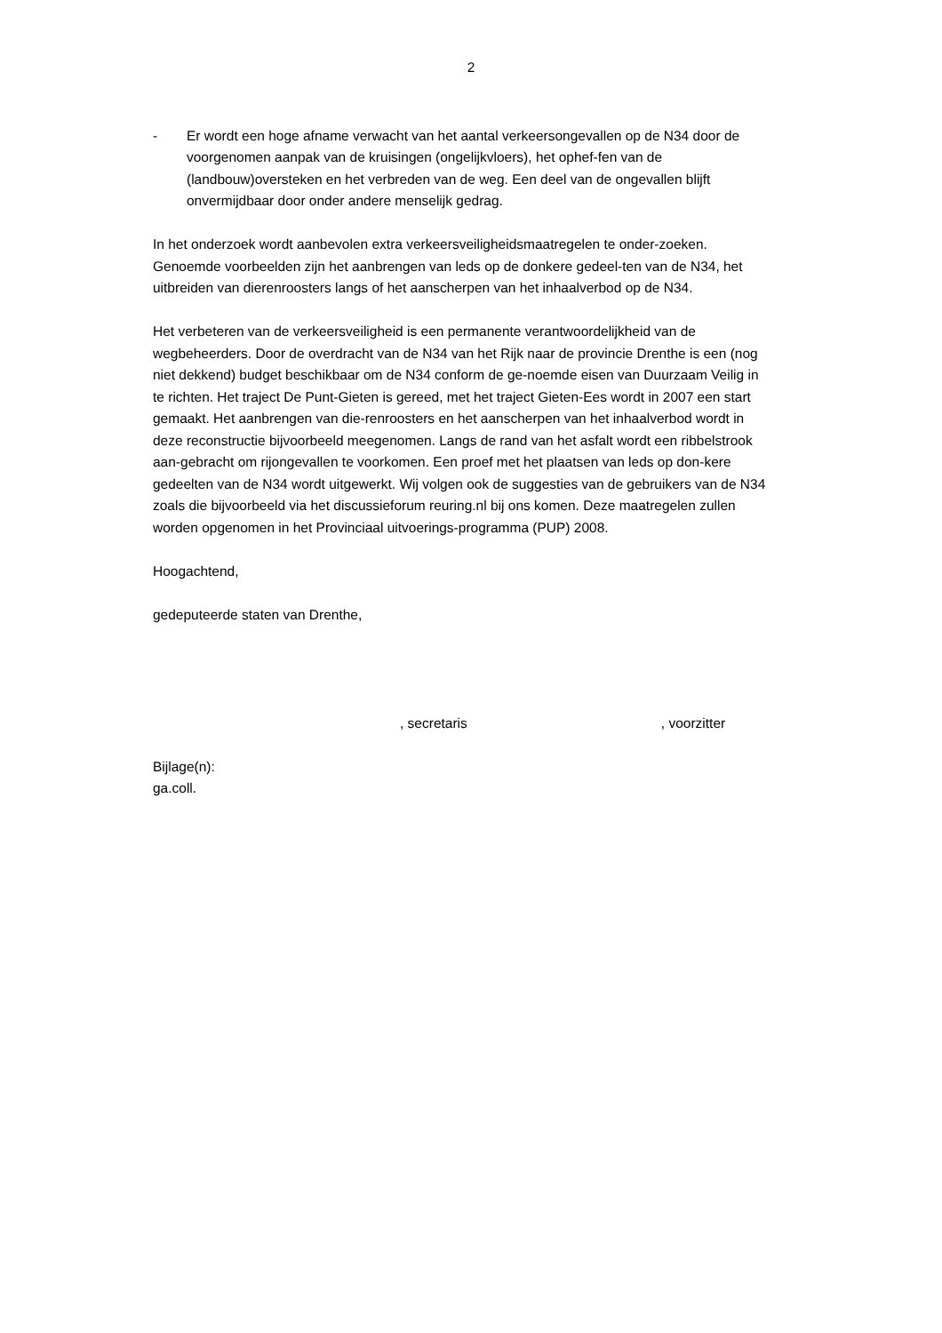2
- Er wordt een hoge afname verwacht van het aantal verkeersongevallen op de N34 door de voorgenomen aanpak van de kruisingen (ongelijkvloers), het ophef-fen van de (landbouw)oversteken en het verbreden van de weg. Een deel van de ongevallen blijft onvermijdbaar door onder andere menselijk gedrag.
In het onderzoek wordt aanbevolen extra verkeersveiligheidsmaatregelen te onder-zoeken. Genoemde voorbeelden zijn het aanbrengen van leds op de donkere gedeel-ten van de N34, het uitbreiden van dierenroosters langs of het aanscherpen van het inhaalverbod op de N34.
Het verbeteren van de verkeersveiligheid is een permanente verantwoordelijkheid van de wegbeheerders. Door de overdracht van de N34 van het Rijk naar de provincie Drenthe is een (nog niet dekkend) budget beschikbaar om de N34 conform de ge-noemde eisen van Duurzaam Veilig in te richten. Het traject De Punt-Gieten is gereed, met het traject Gieten-Ees wordt in 2007 een start gemaakt. Het aanbrengen van die-renroosters en het aanscherpen van het inhaalverbod wordt in deze reconstructie bijvoorbeeld meegenomen. Langs de rand van het asfalt wordt een ribbelstrook aan-gebracht om rijongevallen te voorkomen. Een proef met het plaatsen van leds op don-kere gedeelten van de N34 wordt uitgewerkt. Wij volgen ook de suggesties van de gebruikers van de N34 zoals die bijvoorbeeld via het discussieforum reuring.nl bij ons komen. Deze maatregelen zullen worden opgenomen in het Provinciaal uitvoerings-programma (PUP) 2008.
Hoogachtend,
gedeputeerde staten van Drenthe,
, secretaris, voorzitter
Bijlage(n):
ga.coll.